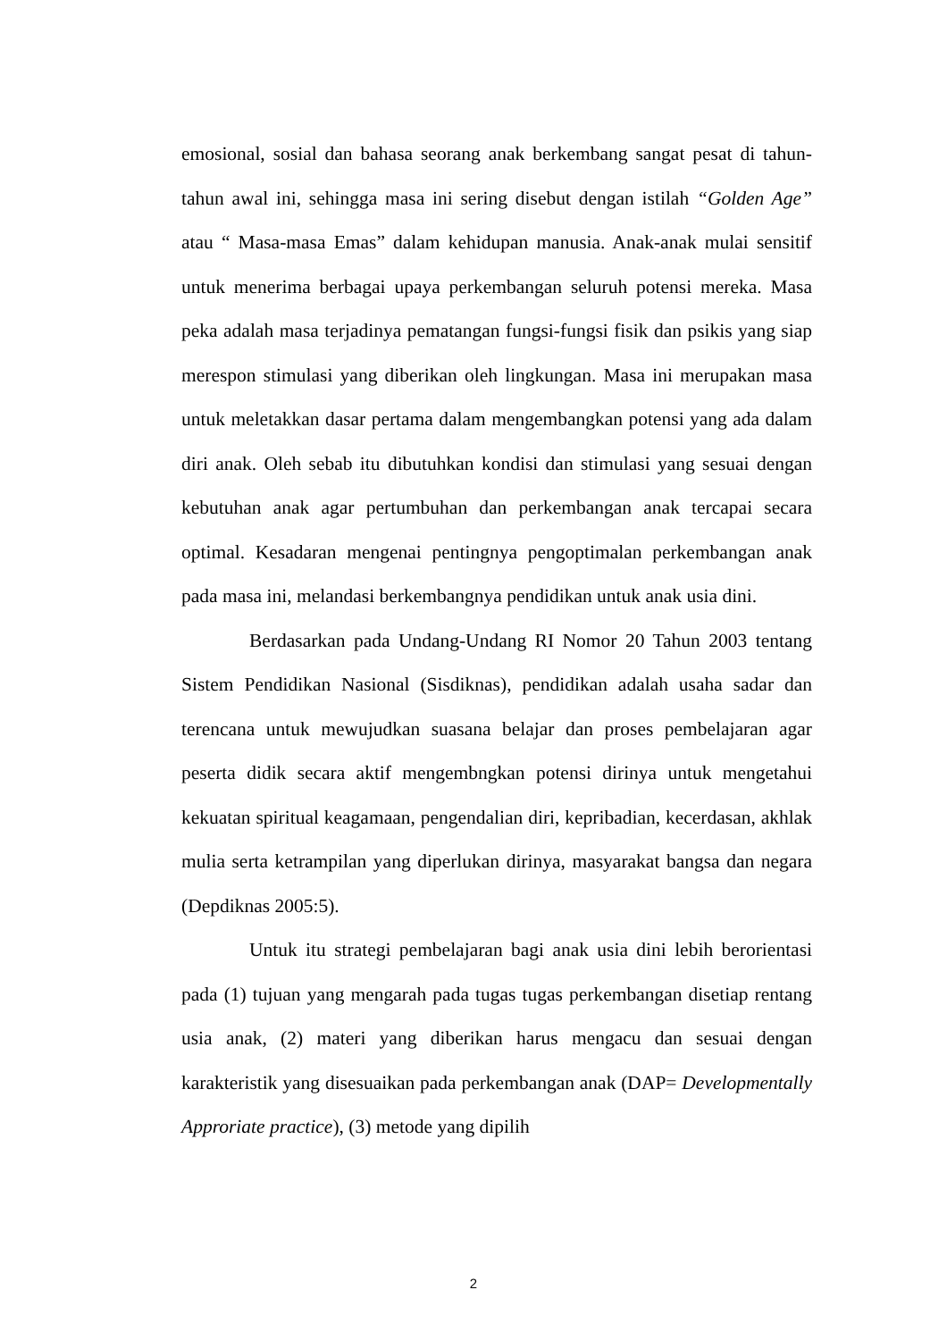emosional, sosial dan bahasa seorang anak berkembang sangat pesat di tahun-tahun awal ini, sehingga masa ini sering disebut dengan istilah “Golden Age” atau “ Masa-masa Emas” dalam kehidupan manusia. Anak-anak mulai sensitif untuk menerima berbagai upaya perkembangan seluruh potensi mereka. Masa peka adalah masa terjadinya pematangan fungsi-fungsi fisik dan psikis yang siap merespon stimulasi yang diberikan oleh lingkungan. Masa ini merupakan masa untuk meletakkan dasar pertama dalam mengembangkan potensi yang ada dalam diri anak. Oleh sebab itu dibutuhkan kondisi dan stimulasi yang sesuai dengan kebutuhan anak agar pertumbuhan dan perkembangan anak tercapai secara optimal. Kesadaran mengenai pentingnya pengoptimalan perkembangan anak pada masa ini, melandasi berkembangnya pendidikan untuk anak usia dini.
Berdasarkan pada Undang-Undang RI Nomor 20 Tahun 2003 tentang Sistem Pendidikan Nasional (Sisdiknas), pendidikan adalah usaha sadar dan terencana untuk mewujudkan suasana belajar dan proses pembelajaran agar peserta didik secara aktif mengembngkan potensi dirinya untuk mengetahui kekuatan spiritual keagamaan, pengendalian diri, kepribadian, kecerdasan, akhlak mulia serta ketrampilan yang diperlukan dirinya, masyarakat bangsa dan negara (Depdiknas 2005:5).
Untuk itu strategi pembelajaran bagi anak usia dini lebih berorientasi pada (1) tujuan yang mengarah pada tugas tugas perkembangan disetiap rentang usia anak, (2) materi yang diberikan harus mengacu dan sesuai dengan karakteristik yang disesuaikan pada perkembangan anak (DAP= Developmentally Approriate practice), (3) metode yang dipilih
2